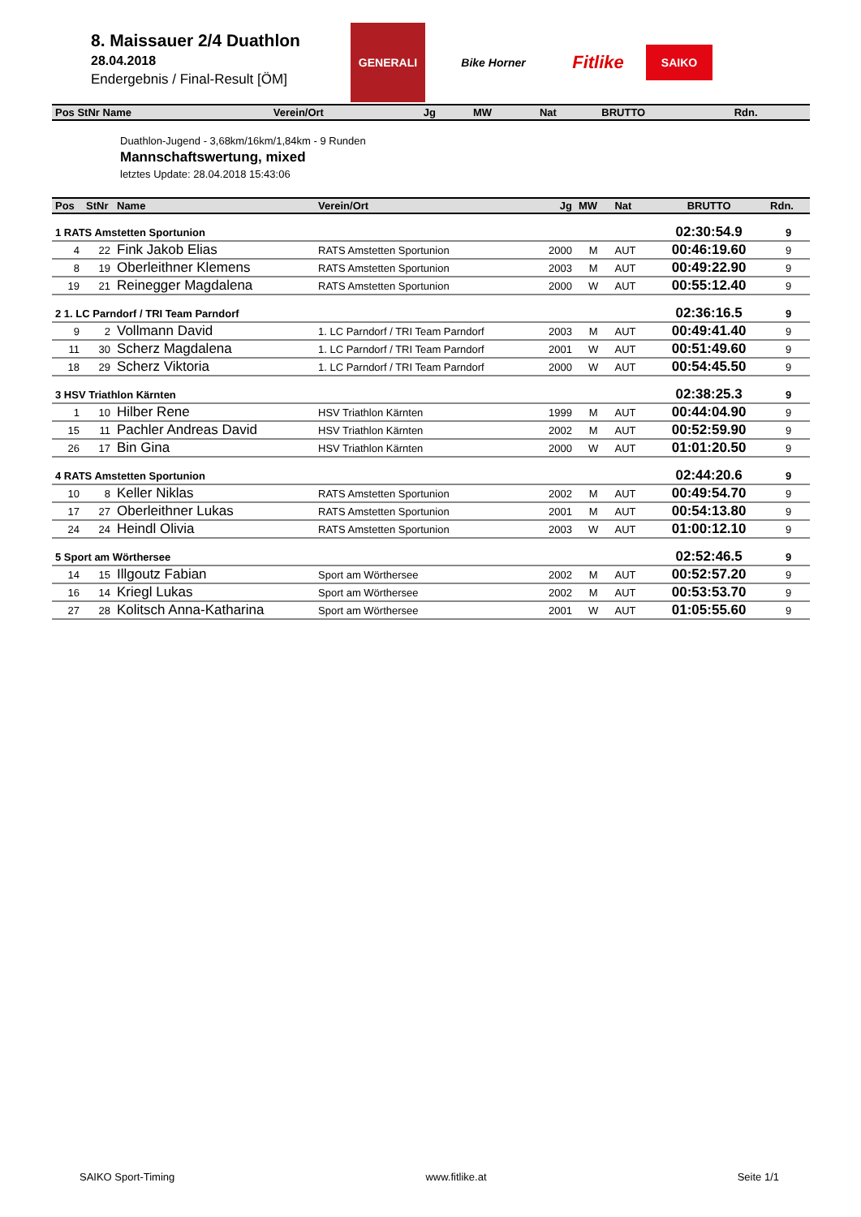8. Maissauer 2/4 Duathlon
28.04.2018
Endergebnis / Final-Result [ÖM]
GENERALI
Bike Horner
Fitlike
SAIKO
| Pos StNr Name | Verein/Ort | Jg | MW | Nat | BRUTTO | Rdn. |
| --- | --- | --- | --- | --- | --- | --- |
Duathlon-Jugend - 3,68km/16km/1,84km - 9 Runden
Mannschaftswertung, mixed
letztes Update: 28.04.2018 15:43:06
| Pos | StNr | Name | Verein/Ort | Jg | MW | Nat | BRUTTO | Rdn. |
| --- | --- | --- | --- | --- | --- | --- | --- | --- |
| 1 RATS Amstetten Sportunion | | | | | | | 02:30:54.9 | 9 |
| 4 | 22 | Fink Jakob Elias | RATS Amstetten Sportunion | 2000 | M | AUT | 00:46:19.60 | 9 |
| 8 | 19 | Oberleithner Klemens | RATS Amstetten Sportunion | 2003 | M | AUT | 00:49:22.90 | 9 |
| 19 | 21 | Reinegger Magdalena | RATS Amstetten Sportunion | 2000 | W | AUT | 00:55:12.40 | 9 |
| 2 1. LC Parndorf / TRI Team Parndorf | | | | | | | 02:36:16.5 | 9 |
| 9 | 2 | Vollmann David | 1. LC Parndorf / TRI Team Parndorf | 2003 | M | AUT | 00:49:41.40 | 9 |
| 11 | 30 | Scherz Magdalena | 1. LC Parndorf / TRI Team Parndorf | 2001 | W | AUT | 00:51:49.60 | 9 |
| 18 | 29 | Scherz Viktoria | 1. LC Parndorf / TRI Team Parndorf | 2000 | W | AUT | 00:54:45.50 | 9 |
| 3 HSV Triathlon Kärnten | | | | | | | 02:38:25.3 | 9 |
| 1 | 10 | Hilber Rene | HSV Triathlon Kärnten | 1999 | M | AUT | 00:44:04.90 | 9 |
| 15 | 11 | Pachler Andreas David | HSV Triathlon Kärnten | 2002 | M | AUT | 00:52:59.90 | 9 |
| 26 | 17 | Bin Gina | HSV Triathlon Kärnten | 2000 | W | AUT | 01:01:20.50 | 9 |
| 4 RATS Amstetten Sportunion | | | | | | | 02:44:20.6 | 9 |
| 10 | 8 | Keller Niklas | RATS Amstetten Sportunion | 2002 | M | AUT | 00:49:54.70 | 9 |
| 17 | 27 | Oberleithner Lukas | RATS Amstetten Sportunion | 2001 | M | AUT | 00:54:13.80 | 9 |
| 24 | 24 | Heindl Olivia | RATS Amstetten Sportunion | 2003 | W | AUT | 01:00:12.10 | 9 |
| 5 Sport am Wörthersee | | | | | | | 02:52:46.5 | 9 |
| 14 | 15 | Illgoutz Fabian | Sport am Wörthersee | 2002 | M | AUT | 00:52:57.20 | 9 |
| 16 | 14 | Kriegl Lukas | Sport am Wörthersee | 2002 | M | AUT | 00:53:53.70 | 9 |
| 27 | 28 | Kolitsch Anna-Katharina | Sport am Wörthersee | 2001 | W | AUT | 01:05:55.60 | 9 |
SAIKO Sport-Timing www.fitlike.at Seite 1/1